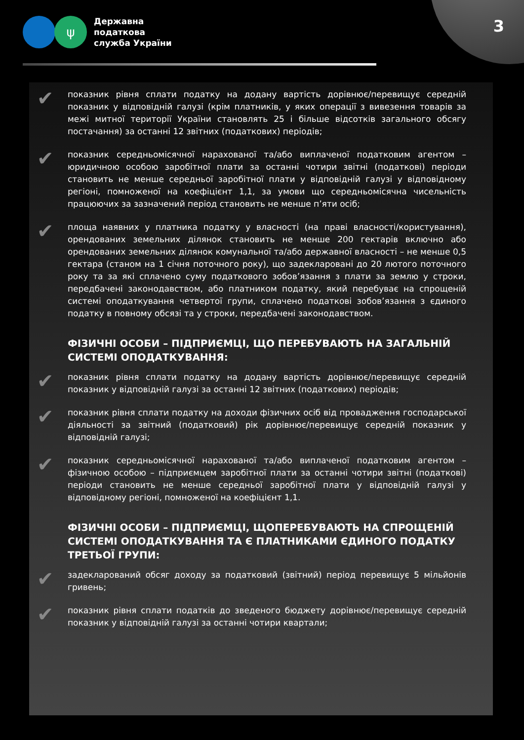ψ
Державна
податкова
служба України
3
✔
показник рівня сплати податку на додану вартість дорівнює/перевищує середній показник у відповідній галузі (крім платників, у яких операції з вивезення товарів за межі митної території України становлять 25 і більше відсотків загального обсягу постачання) за останні 12 звітних (податкових) періодів;
✔
показник середньомісячної нарахованої та/або виплаченої податковим агентом – юридичною особою заробітної плати за останні чотири звітні (податкові) періоди становить не менше середньої заробітної плати у відповідній галузі у відповідному регіоні, помноженої на коефіцієнт 1,1, за умови що середньомісячна чисельність працюючих за зазначений період становить не менше п’яти осіб;
✔
площа наявних у платника податку у власності (на праві власності/користування), орендованих земельних ділянок становить не менше 200 гектарів включно або орендованих земельних ділянок комунальної та/або державної власності – не менше 0,5 гектара (станом на 1 січня поточного року), що задекларовані до 20 лютого поточного року та за які сплачено суму податкового зобов’язання з плати за землю у строки, передбачені законодавством, або платником податку, який перебуває на спрощеній системі оподаткування четвертої групи, сплачено податкові зобов’язання з єдиного податку в повному обсязі та у строки, передбачені законодавством.
ФІЗИЧНІ ОСОБИ – ПІДПРИЄМЦІ, ЩО ПЕРЕБУВАЮТЬ НА ЗАГАЛЬНІЙ СИСТЕМІ ОПОДАТКУВАННЯ:
✔
показник рівня сплати податку на додану вартість дорівнює/перевищує середній показник у відповідній галузі за останні 12 звітних (податкових) періодів;
✔
показник рівня сплати податку на доходи фізичних осіб від провадження господарської діяльності за звітний (податковий) рік дорівнює/перевищує середній показник у відповідній галузі;
✔
показник середньомісячної нарахованої та/або виплаченої податковим агентом – фізичною особою – підприємцем заробітної плати за останні чотири звітні (податкові) періоди становить не менше середньої заробітної плати у відповідній галузі у відповідному регіоні, помноженої на коефіцієнт 1,1.
ФІЗИЧНІ ОСОБИ – ПІДПРИЄМЦІ, ЩОПЕРЕБУВАЮТЬ НА СПРОЩЕНІЙ СИСТЕМІ ОПОДАТКУВАННЯ ТА Є ПЛАТНИКАМИ ЄДИНОГО ПОДАТКУ ТРЕТЬОЇ ГРУПИ:
✔
задекларований обсяг доходу за податковий (звітний) період перевищує 5 мільйонів гривень;
✔
показник рівня сплати податків до зведеного бюджету дорівнює/перевищує середній показник у відповідній галузі за останні чотири квартали;